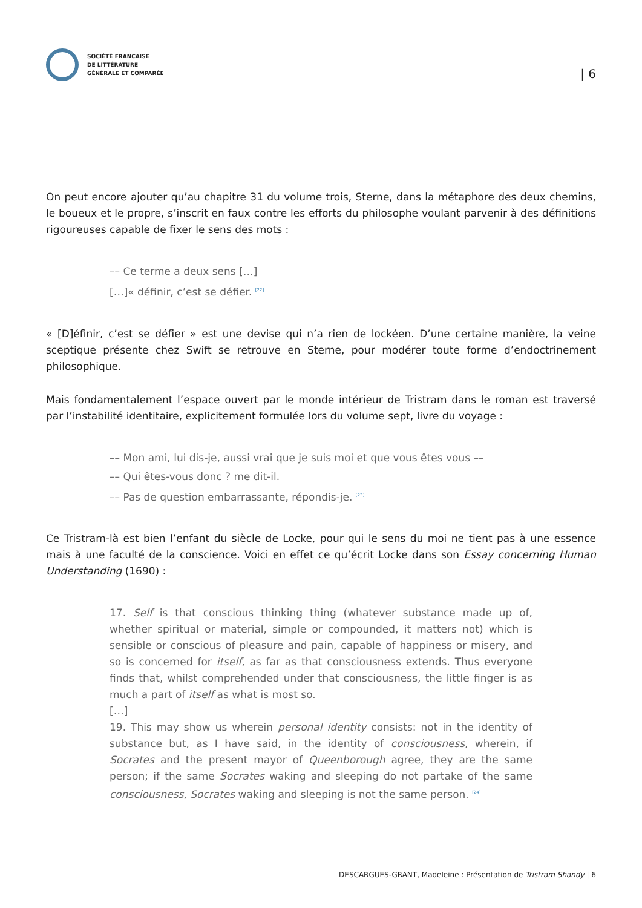SOCIÉTÉ FRANÇAISE
DE LITTÉRATURE
GÉNÉRALE ET COMPARÉE
| 6
On peut encore ajouter qu’au chapitre 31 du volume trois, Sterne, dans la métaphore des deux chemins, le boueux et le propre, s’inscrit en faux contre les efforts du philosophe voulant parvenir à des définitions rigoureuses capable de fixer le sens des mots :
–– Ce terme a deux sens […]
[…]« définir, c’est se défier. <sup>[22]</sup>
« [D]éfinir, c’est se défier » est une devise qui n’a rien de lockéen. D’une certaine manière, la veine sceptique présente chez Swift se retrouve en Sterne, pour modérer toute forme d’endoctrinement philosophique.
Mais fondamentalement l’espace ouvert par le monde intérieur de Tristram dans le roman est traversé par l’instabilité identitaire, explicitement formulée lors du volume sept, livre du voyage :
–– Mon ami, lui dis-je, aussi vrai que je suis moi et que vous êtes vous ––
–– Qui êtes-vous donc ? me dit-il.
–– Pas de question embarrassante, répondis-je. <sup>[23]</sup>
Ce Tristram-là est bien l’enfant du siècle de Locke, pour qui le sens du moi ne tient pas à une essence mais à une faculté de la conscience. Voici en effet ce qu’écrit Locke dans son Essay concerning Human Understanding (1690) :
17. Self is that conscious thinking thing (whatever substance made up of, whether spiritual or material, simple or compounded, it matters not) which is sensible or conscious of pleasure and pain, capable of happiness or misery, and so is concerned for itself, as far as that consciousness extends. Thus everyone finds that, whilst comprehended under that consciousness, the little finger is as much a part of itself as what is most so.
[…]
19. This may show us wherein personal identity consists: not in the identity of substance but, as I have said, in the identity of consciousness, wherein, if Socrates and the present mayor of Queenborough agree, they are the same person; if the same Socrates waking and sleeping do not partake of the same consciousness, Socrates waking and sleeping is not the same person. <sup>[24]</sup>
DESCARGUES-GRANT, Madeleine : Présentation de Tristram Shandy | 6